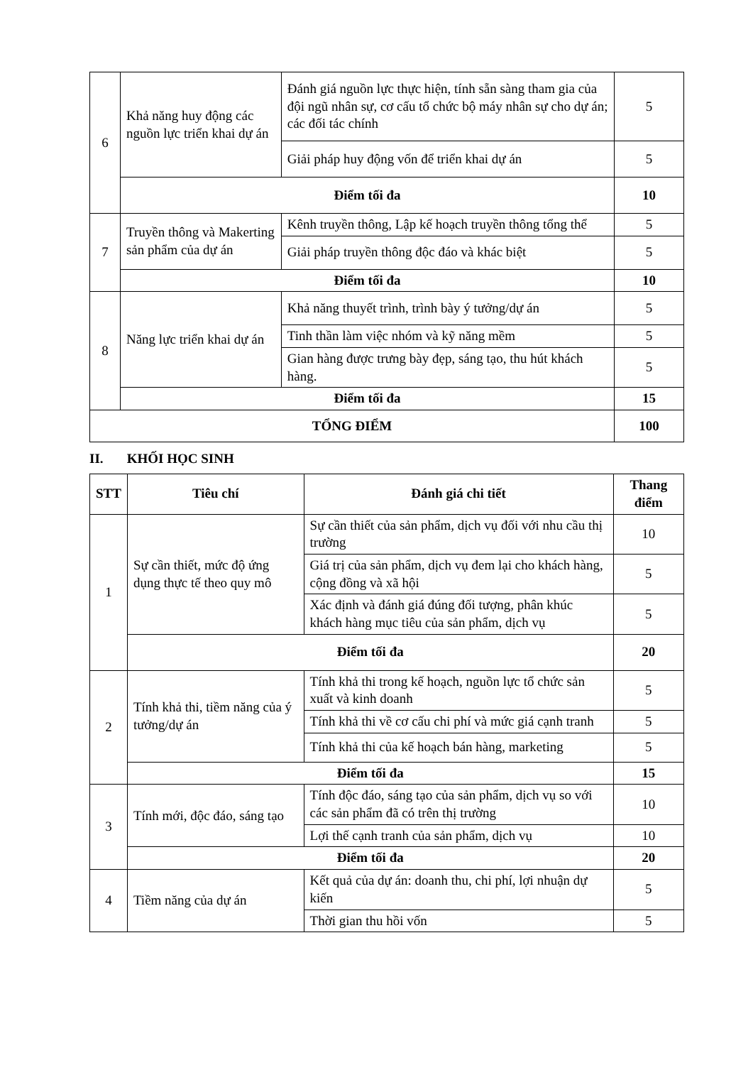| 6 | Khả năng huy động các nguồn lực triển khai dự án | Đánh giá nguồn lực thực hiện, tính sẵn sàng tham gia của đội ngũ nhân sự, cơ cấu tổ chức bộ máy nhân sự cho dự án; các đối tác chính | 5 |
| | | Giải pháp huy động vốn để triển khai dự án | 5 |
| | Điểm tối đa | | 10 |
| 7 | Truyền thông và Makerting sản phẩm của dự án | Kênh truyền thông, Lập kế hoạch truyền thông tổng thể | 5 |
| | | Giải pháp truyền thông độc đáo và khác biệt | 5 |
| | Điểm tối đa | | 10 |
| 8 | Năng lực triển khai dự án | Khả năng thuyết trình, trình bày ý tưởng/dự án | 5 |
| | | Tinh thần làm việc nhóm và kỹ năng mềm | 5 |
| | | Gian hàng được trưng bày đẹp, sáng tạo, thu hút khách hàng. | 5 |
| | Điểm tối đa | | 15 |
| TỔNG ĐIỂM | | | 100 |
II. KHỐI HỌC SINH
| STT | Tiêu chí | Đánh giá chi tiết | Thang điểm |
| --- | --- | --- | --- |
| 1 | Sự cần thiết, mức độ ứng dụng thực tế theo quy mô | Sự cần thiết của sản phẩm, dịch vụ đối với nhu cầu thị trường | 10 |
| | | Giá trị của sản phẩm, dịch vụ đem lại cho khách hàng, cộng đồng và xã hội | 5 |
| | | Xác định và đánh giá đúng đối tượng, phân khúc khách hàng mục tiêu của sản phẩm, dịch vụ | 5 |
| | Điểm tối đa | | 20 |
| 2 | Tính khả thi, tiềm năng của ý tưởng/dự án | Tính khả thi trong kế hoạch, nguồn lực tổ chức sản xuất và kinh doanh | 5 |
| | | Tính khả thi về cơ cấu chi phí và mức giá cạnh tranh | 5 |
| | | Tính khả thi của kế hoạch bán hàng, marketing | 5 |
| | Điểm tối đa | | 15 |
| 3 | Tính mới, độc đáo, sáng tạo | Tính độc đáo, sáng tạo của sản phẩm, dịch vụ so với các sản phẩm đã có trên thị trường | 10 |
| | | Lợi thế cạnh tranh của sản phẩm, dịch vụ | 10 |
| | Điểm tối đa | | 20 |
| 4 | Tiềm năng của dự án | Kết quả của dự án: doanh thu, chi phí, lợi nhuận dự kiến | 5 |
| | | Thời gian thu hồi vốn | 5 |